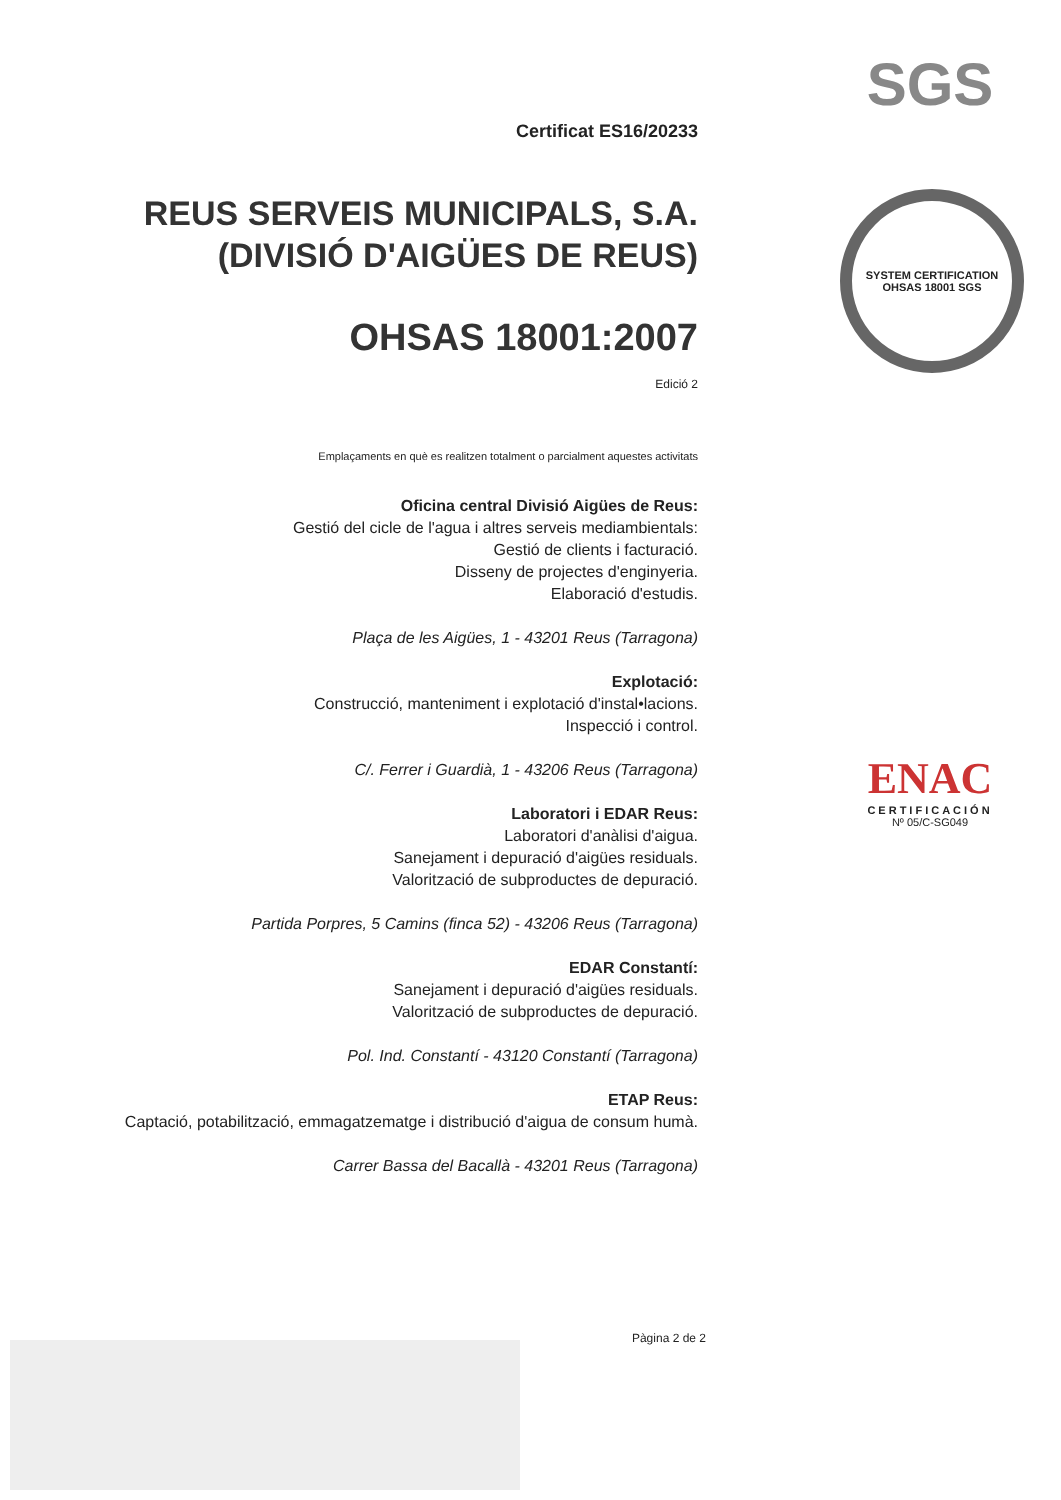Certificat ES16/20233
REUS SERVEIS MUNICIPALS, S.A.
(DIVISIÓ D'AIGÜES DE REUS)
OHSAS 18001:2007
Edició 2
Emplaçaments en què es realitzen totalment o parcialment aquestes activitats
Oficina central Divisió Aigües de Reus:
Gestió del cicle de l'agua i altres serveis mediambientals:
Gestió de clients i facturació.
Disseny de projectes d'enginyeria.
Elaboració d'estudis.
Plaça de les Aigües, 1 - 43201 Reus (Tarragona)
Explotació:
Construcció, manteniment i explotació d'instal•lacions.
Inspecció i control.
C/. Ferrer i Guardià, 1 - 43206 Reus (Tarragona)
Laboratori i EDAR Reus:
Laboratori d'anàlisi d'aigua.
Sanejament i depuració d'aigües residuals.
Valorització de subproductes de depuració.
Partida Porpres, 5 Camins (finca 52) - 43206 Reus (Tarragona)
EDAR Constantí:
Sanejament i depuració d'aigües residuals.
Valorització de subproductes de depuració.
Pol. Ind. Constantí - 43120 Constantí (Tarragona)
ETAP Reus:
Captació, potabilització, emmagatzematge i distribució d'aigua de consum humà.
Carrer Bassa del Bacallà - 43201 Reus (Tarragona)
Pàgina 2 de 2
SGS
SYSTEM CERTIFICATION
OHSAS 18001 SGS
ENAC
CERTIFICACIÓN
Nº 05/C-SG049